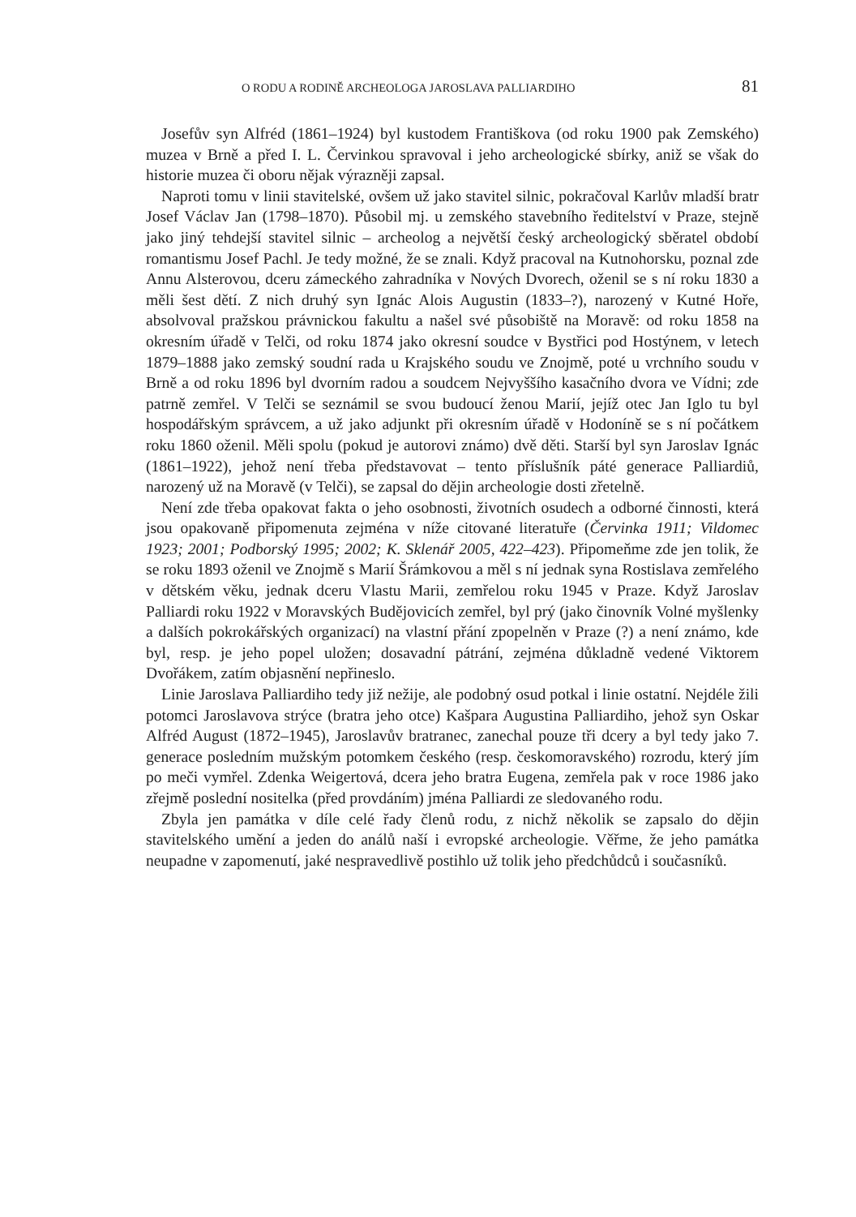O RODU A RODINĚ ARCHEOLOGA JAROSLAVA PALLIARDIHO 81
Josefův syn Alfréd (1861–1924) byl kustodem Františkova (od roku 1900 pak Zemského) muzea v Brně a před I. L. Červinkou spravoval i jeho archeologické sbírky, aniž se však do historie muzea či oboru nějak výrazněji zapsal.
Naproti tomu v linii stavitelské, ovšem už jako stavitel silnic, pokračoval Karlův mladší bratr Josef Václav Jan (1798–1870). Působil mj. u zemského stavebního ředitelství v Praze, stejně jako jiný tehdejší stavitel silnic – archeolog a největší český archeologický sběratel období romantismu Josef Pachl. Je tedy možné, že se znali. Když pracoval na Kutnohorsku, poznal zde Annu Alsterovou, dceru zámeckého zahradníka v Nových Dvorech, oženil se s ní roku 1830 a měli šest dětí. Z nich druhý syn Ignác Alois Augustin (1833–?), narozený v Kutné Hoře, absolvoval pražskou právnickou fakultu a našel své působiště na Moravě: od roku 1858 na okresním úřadě v Telči, od roku 1874 jako okresní soudce v Bystřici pod Hostýnem, v letech 1879–1888 jako zemský soudní rada u Krajského soudu ve Znojmě, poté u vrchního soudu v Brně a od roku 1896 byl dvorním radou a soudcem Nejvyššího kasačního dvora ve Vídni; zde patrně zemřel. V Telči se seznámil se svou budoucí ženou Marií, jejíž otec Jan Iglo tu byl hospodářským správcem, a už jako adjunkt při okresním úřadě v Hodoníně se s ní počátkem roku 1860 oženil. Měli spolu (pokud je autorovi známo) dvě děti. Starší byl syn Jaroslav Ignác (1861–1922), jehož není třeba představovat – tento příslušník páté generace Palliardiů, narozený už na Moravě (v Telči), se zapsal do dějin archeologie dosti zřetelně.
Není zde třeba opakovat fakta o jeho osobnosti, životních osudech a odborné činnosti, která jsou opakovaně připomenuta zejména v níže citované literatuře (Červinka 1911; Vildomec 1923; 2001; Podborský 1995; 2002; K. Sklenář 2005, 422–423). Připomeňme zde jen tolik, že se roku 1893 oženil ve Znojmě s Marií Šrámkovou a měl s ní jednak syna Rostislava zemřelého v dětském věku, jednak dceru Vlastu Marii, zemřelou roku 1945 v Praze. Když Jaroslav Palliardi roku 1922 v Moravských Budějovicích zemřel, byl prý (jako činovník Volné myšlenky a dalších pokrokářských organizací) na vlastní přání zpopelněn v Praze (?) a není známo, kde byl, resp. je jeho popel uložen; dosavadní pátrání, zejména důkladně vedené Viktorem Dvořákem, zatím objasnění nepřineslo.
Linie Jaroslava Palliardiho tedy již nežije, ale podobný osud potkal i linie ostatní. Nejdéle žili potomci Jaroslavova strýce (bratra jeho otce) Kašpara Augustina Palliardiho, jehož syn Oskar Alfréd August (1872–1945), Jaroslavův bratranec, zanechal pouze tři dcery a byl tedy jako 7. generace posledním mužským potomkem českého (resp. českomoravského) rozrodu, který jím po meči vymřel. Zdenka Weigertová, dcera jeho bratra Eugena, zemřela pak v roce 1986 jako zřejmě poslední nositelka (před provdáním) jména Palliardi ze sledovaného rodu.
Zbyla jen památka v díle celé řady členů rodu, z nichž několik se zapsalo do dějin stavitelského umění a jeden do análů naší i evropské archeologie. Věřme, že jeho památka neupadne v zapomenutí, jaké nespravedlivě postihlo už tolik jeho předchůdců i současníků.